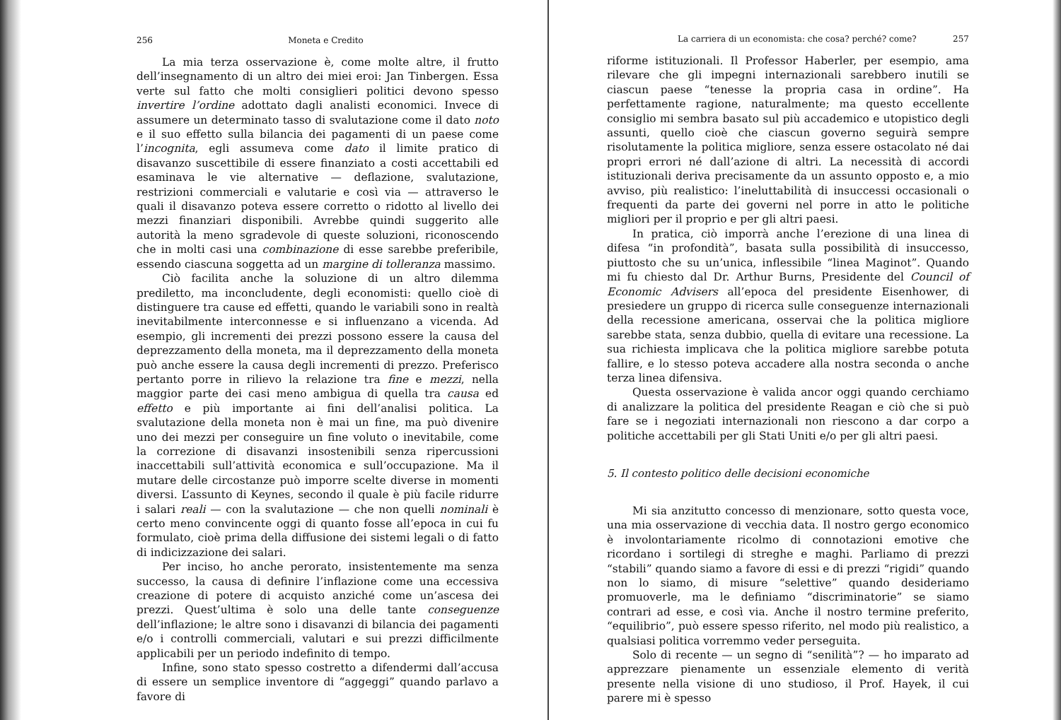256 Moneta e Credito
La mia terza osservazione è, come molte altre, il frutto dell’insegnamento di un altro dei miei eroi: Jan Tinbergen. Essa verte sul fatto che molti consiglieri politici devono spesso invertire l’ordine adottato dagli analisti economici. Invece di assumere un determinato tasso di svalutazione come il dato noto e il suo effetto sulla bilancia dei pagamenti di un paese come l’incognita, egli assumeva come dato il limite pratico di disavanzo suscettibile di essere finanziato a costi accettabili ed esaminava le vie alternative — deflazione, svalutazione, restrizioni commerciali e valutarie e così via — attraverso le quali il disavanzo poteva essere corretto o ridotto al livello dei mezzi finanziari disponibili. Avrebbe quindi suggerito alle autorità la meno sgradevole di queste soluzioni, riconoscendo che in molti casi una combinazione di esse sarebbe preferibile, essendo ciascuna soggetta ad un margine di tolleranza massimo.
Ciò facilita anche la soluzione di un altro dilemma prediletto, ma inconcludente, degli economisti: quello cioè di distinguere tra cause ed effetti, quando le variabili sono in realtà inevitabilmente interconnesse e si influenzano a vicenda. Ad esempio, gli incrementi dei prezzi possono essere la causa del deprezzamento della moneta, ma il deprezzamento della moneta può anche essere la causa degli incrementi di prezzo. Preferisco pertanto porre in rilievo la relazione tra fine e mezzi, nella maggior parte dei casi meno ambigua di quella tra causa ed effetto e più importante ai fini dell’analisi politica. La svalutazione della moneta non è mai un fine, ma può divenire uno dei mezzi per conseguire un fine voluto o inevitabile, come la correzione di disavanzi insostenibili senza ripercussioni inaccettabili sull’attività economica e sull’occupazione. Ma il mutare delle circostanze può imporre scelte diverse in momenti diversi. L’assunto di Keynes, secondo il quale è più facile ridurre i salari reali — con la svalutazione — che non quelli nominali è certo meno convincente oggi di quanto fosse all’epoca in cui fu formulato, cioè prima della diffusione dei sistemi legali o di fatto di indicizzazione dei salari.
Per inciso, ho anche perorato, insistentemente ma senza successo, la causa di definire l’inflazione come una eccessiva creazione di potere di acquisto anziché come un’ascesa dei prezzi. Quest’ultima è solo una delle tante conseguenze dell’inflazione; le altre sono i disavanzi di bilancia dei pagamenti e/o i controlli commerciali, valutari e sui prezzi difficilmente applicabili per un periodo indefinito di tempo.
Infine, sono stato spesso costretto a difendermi dall’accusa di essere un semplice inventore di “aggeggi” quando parlavo a favore di
La carriera di un economista: che cosa? perché? come? 257
riforme istituzionali. Il Professor Haberler, per esempio, ama rilevare che gli impegni internazionali sarebbero inutili se ciascun paese “tenesse la propria casa in ordine”. Ha perfettamente ragione, naturalmente; ma questo eccellente consiglio mi sembra basato sul più accademico e utopistico degli assunti, quello cioè che ciascun governo seguirà sempre risolutamente la politica migliore, senza essere ostacolato né dai propri errori né dall’azione di altri. La necessità di accordi istituzionali deriva precisamente da un assunto opposto e, a mio avviso, più realistico: l’ineluttabilità di insuccessi occasionali o frequenti da parte dei governi nel porre in atto le politiche migliori per il proprio e per gli altri paesi.
In pratica, ciò imporrà anche l’erezione di una linea di difesa “in profondità”, basata sulla possibilità di insuccesso, piuttosto che su un’unica, inflessibile “linea Maginot”. Quando mi fu chiesto dal Dr. Arthur Burns, Presidente del Council of Economic Advisers all’epoca del presidente Eisenhower, di presiedere un gruppo di ricerca sulle conseguenze internazionali della recessione americana, osservai che la politica migliore sarebbe stata, senza dubbio, quella di evitare una recessione. La sua richiesta implicava che la politica migliore sarebbe potuta fallire, e lo stesso poteva accadere alla nostra seconda o anche terza linea difensiva.
Questa osservazione è valida ancor oggi quando cerchiamo di analizzare la politica del presidente Reagan e ciò che si può fare se i negoziati internazionali non riescono a dar corpo a politiche accettabili per gli Stati Uniti e/o per gli altri paesi.
5. Il contesto politico delle decisioni economiche
Mi sia anzitutto concesso di menzionare, sotto questa voce, una mia osservazione di vecchia data. Il nostro gergo economico è involontariamente ricolmo di connotazioni emotive che ricordano i sortilegi di streghe e maghi. Parliamo di prezzi “stabili” quando siamo a favore di essi e di prezzi “rigidi” quando non lo siamo, di misure “selettive” quando desideriamo promuoverle, ma le definiamo “discriminatorie” se siamo contrari ad esse, e così via. Anche il nostro termine preferito, “equilibrio”, può essere spesso riferito, nel modo più realistico, a qualsiasi politica vorremmo veder perseguita.
Solo di recente — un segno di “senilità”? — ho imparato ad apprezzare pienamente un essenziale elemento di verità presente nella visione di uno studioso, il Prof. Hayek, il cui parere mi è spesso